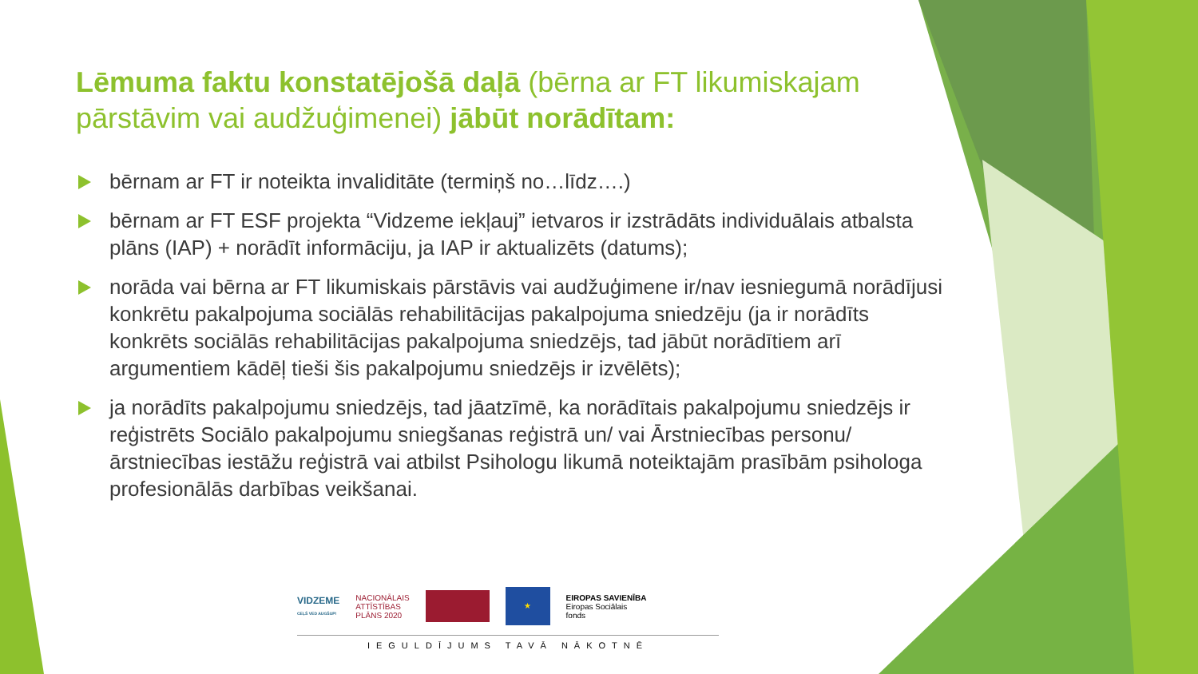Lēmuma faktu konstatējošā daļā (bērna ar FT likumiskajam pārstāvim vai audžuģimenei) jābūt norādītam:
bērnam ar FT ir noteikta invaliditāte (termiņš no…līdz….)
bērnam ar FT ESF projekta “Vidzeme iekļauj” ietvaros ir izstrādāts individuālais atbalsta plāns (IAP) + norādīt informāciju, ja IAP ir aktualizēts (datums);
norāda vai bērna ar FT likumiskais pārstāvis vai audžuģimene ir/nav iesniegumā norādījusi konkrētu pakalpojuma sociālās rehabilitācijas pakalpojuma sniedzēju (ja ir norādīts konkrēts sociālās rehabilitācijas pakalpojuma sniedzējs, tad jābūt norādītiem arī argumentiem kādēļ tieši šis pakalpojumu sniedzējs ir izvēlēts);
ja norādīts pakalpojumu sniedzējs, tad jāatzīmē, ka norādītais pakalpojumu sniedzējs ir reģistrēts Sociālo pakalpojumu sniegšanas reģistrā un/ vai Ārstniecības personu/ ārstniecības iestāžu reģistrā vai atbilst Psihologu likumā noteiktajām prasībām psihologa profesionālās darbības veikšanai.
VIDZEME
CEĻŠ VED AUGŠUP!
NACIONĀLAIS
ATTĪSTĪBAS
PLĀNS 2020
★
EIROPAS SAVIENĪBA
Eiropas Sociālais
fonds
IEGULDĪJUMS TAVĀ NĀKOTNĒ